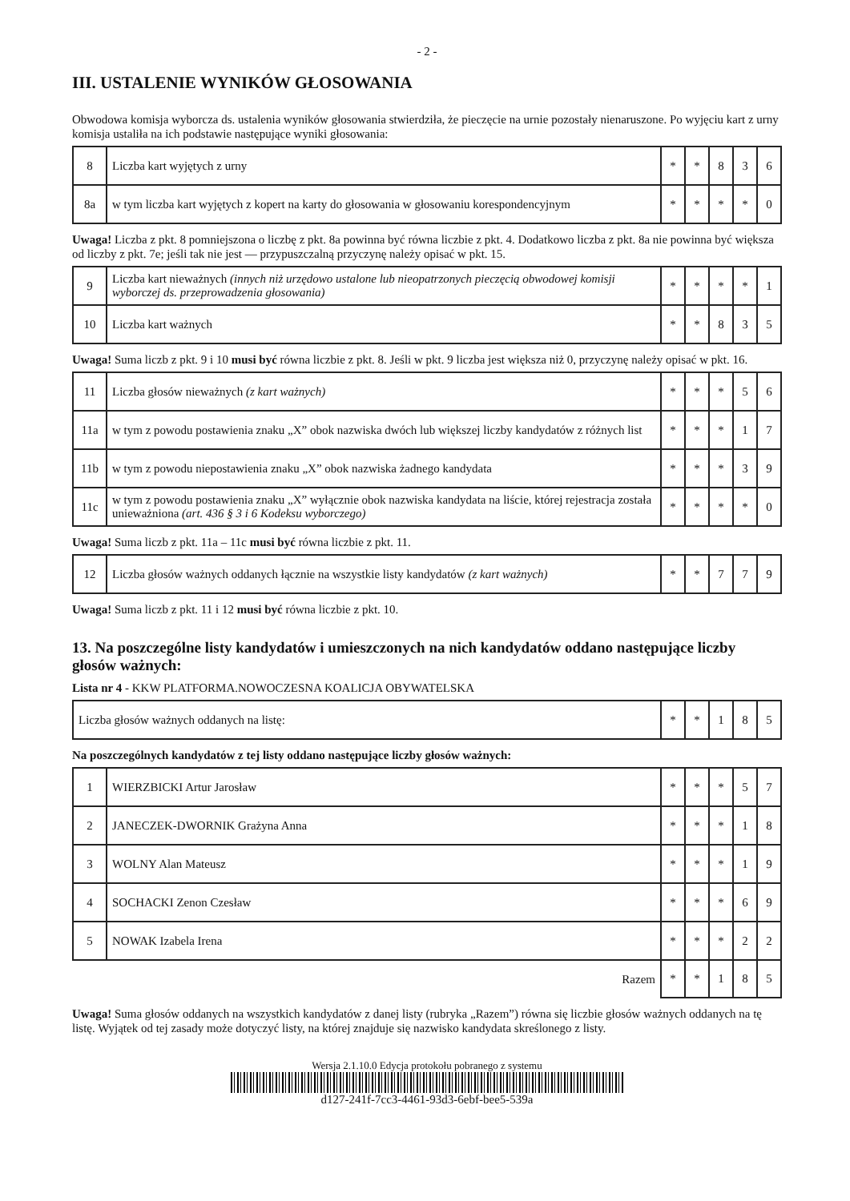- 2 -
III. USTALENIE WYNIKÓW GŁOSOWANIA
Obwodowa komisja wyborcza ds. ustalenia wyników głosowania stwierdziła, że pieczęcie na urnie pozostały nienaruszone. Po wyjęciu kart z urny komisja ustaliła na ich podstawie następujące wyniki głosowania:
| 8 | Liczba kart wyjętych z urny | * | * | 8 | 3 | 6 |
| 8a | w tym liczba kart wyjętych z kopert na karty do głosowania w głosowaniu korespondencyjnym | * | * | * | * | 0 |
Uwaga! Liczba z pkt. 8 pomniejszona o liczbę z pkt. 8a powinna być równa liczbie z pkt. 4. Dodatkowo liczba z pkt. 8a nie powinna być większa od liczby z pkt. 7e; jeśli tak nie jest — przypuszczalną przyczynę należy opisać w pkt. 15.
| 9 | Liczba kart nieważnych (innych niż urzędowo ustalone lub nieopatrzonych pieczęcią obwodowej komisji wyborczej ds. przeprowadzenia głosowania) | * | * | * | * | 1 |
| 10 | Liczba kart ważnych | * | * | 8 | 3 | 5 |
Uwaga! Suma liczb z pkt. 9 i 10 musi być równa liczbie z pkt. 8. Jeśli w pkt. 9 liczba jest większa niż 0, przyczynę należy opisać w pkt. 16.
| 11 | Liczba głosów nieważnych (z kart ważnych) | * | * | * | 5 | 6 |
| 11a | w tym z powodu postawienia znaku „X” obok nazwiska dwóch lub większej liczby kandydatów z różnych list | * | * | * | 1 | 7 |
| 11b | w tym z powodu niepostawienia znaku „X” obok nazwiska żadnego kandydata | * | * | * | 3 | 9 |
| 11c | w tym z powodu postawienia znaku „X” wyłącznie obok nazwiska kandydata na liście, której rejestracja została unieważniona (art. 436 § 3 i 6 Kodeksu wyborczego) | * | * | * | * | 0 |
Uwaga! Suma liczb z pkt. 11a – 11c musi być równa liczbie z pkt. 11.
| 12 | Liczba głosów ważnych oddanych łącznie na wszystkie listy kandydatów (z kart ważnych) | * | * | 7 | 7 | 9 |
Uwaga! Suma liczb z pkt. 11 i 12 musi być równa liczbie z pkt. 10.
13. Na poszczególne listy kandydatów i umieszczonych na nich kandydatów oddano następujące liczby głosów ważnych:
Lista nr 4 - KKW PLATFORMA.NOWOCZESNA KOALICJA OBYWATELSKA
| Liczba głosów ważnych oddanych na listę: | * | * | 1 | 8 | 5 |
Na poszczególnych kandydatów z tej listy oddano następujące liczby głosów ważnych:
| 1 | WIERZBICKI Artur Jarosław | * | * | * | 5 | 7 |
| 2 | JANECZEK-DWORNIK Grażyna Anna | * | * | * | 1 | 8 |
| 3 | WOLNY Alan Mateusz | * | * | * | 1 | 9 |
| 4 | SOCHACKI Zenon Czesław | * | * | * | 6 | 9 |
| 5 | NOWAK Izabela Irena | * | * | * | 2 | 2 |
| Razem | | * | * | 1 | 8 | 5 |
Uwaga! Suma głosów oddanych na wszystkich kandydatów z danej listy (rubryka „Razem”) równa się liczbie głosów ważnych oddanych na tę listę. Wyjątek od tej zasady może dotyczyć listy, na której znajduje się nazwisko kandydata skreślonego z listy.
Wersja 2.1.10.0 Edycja protokołu pobranego z systemu
d127-241f-7cc3-4461-93d3-6ebf-bee5-539a